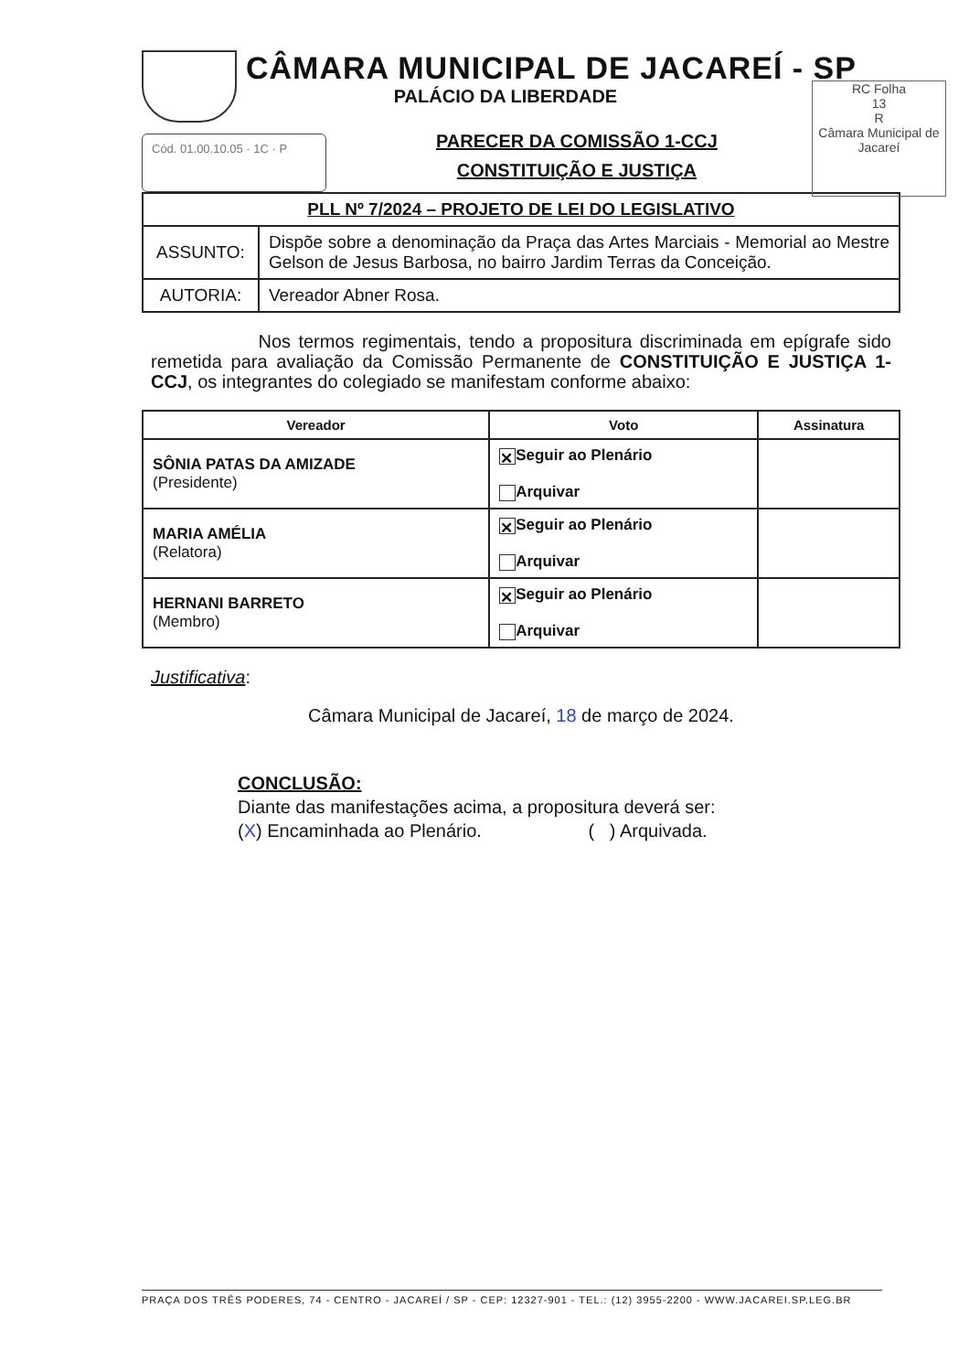CÂMARA MUNICIPAL DE JACAREÍ - SP
PALÁCIO DA LIBERDADE
RC Folha
13
R
Câmara Municipal de Jacareí
Cód. 01.00.10.05 · 1C · P
PARECER DA COMISSÃO 1-CCJ
CONSTITUIÇÃO E JUSTIÇA
| PLL Nº 7/2024 – PROJETO DE LEI DO LEGISLATIVO | |
| ASSUNTO: | Dispõe sobre a denominação da Praça das Artes Marciais - Memorial ao Mestre Gelson de Jesus Barbosa, no bairro Jardim Terras da Conceição. |
| AUTORIA: | Vereador Abner Rosa. |
Nos termos regimentais, tendo a propositura discriminada em epígrafe sido remetida para avaliação da Comissão Permanente de CONSTITUIÇÃO E JUSTIÇA 1-CCJ, os integrantes do colegiado se manifestam conforme abaixo:
| Vereador | Voto | Assinatura |
| --- | --- | --- |
| SÔNIA PATAS DA AMIZADE (Presidente) | ✕ Seguir ao Plenário Arquivar | |
| MARIA AMÉLIA (Relatora) | ✕ Seguir ao Plenário Arquivar | |
| HERNANI BARRETO (Membro) | ✕ Seguir ao Plenário Arquivar | |
Justificativa:
Câmara Municipal de Jacareí, 18 de março de 2024.
CONCLUSÃO:
Diante das manifestações acima, a propositura deverá ser:
(X) Encaminhada ao Plenário. ( ) Arquivada.
PRAÇA DOS TRÊS PODERES, 74 - CENTRO - JACAREÍ / SP - CEP: 12327-901 - TEL.: (12) 3955-2200 - WWW.JACAREI.SP.LEG.BR